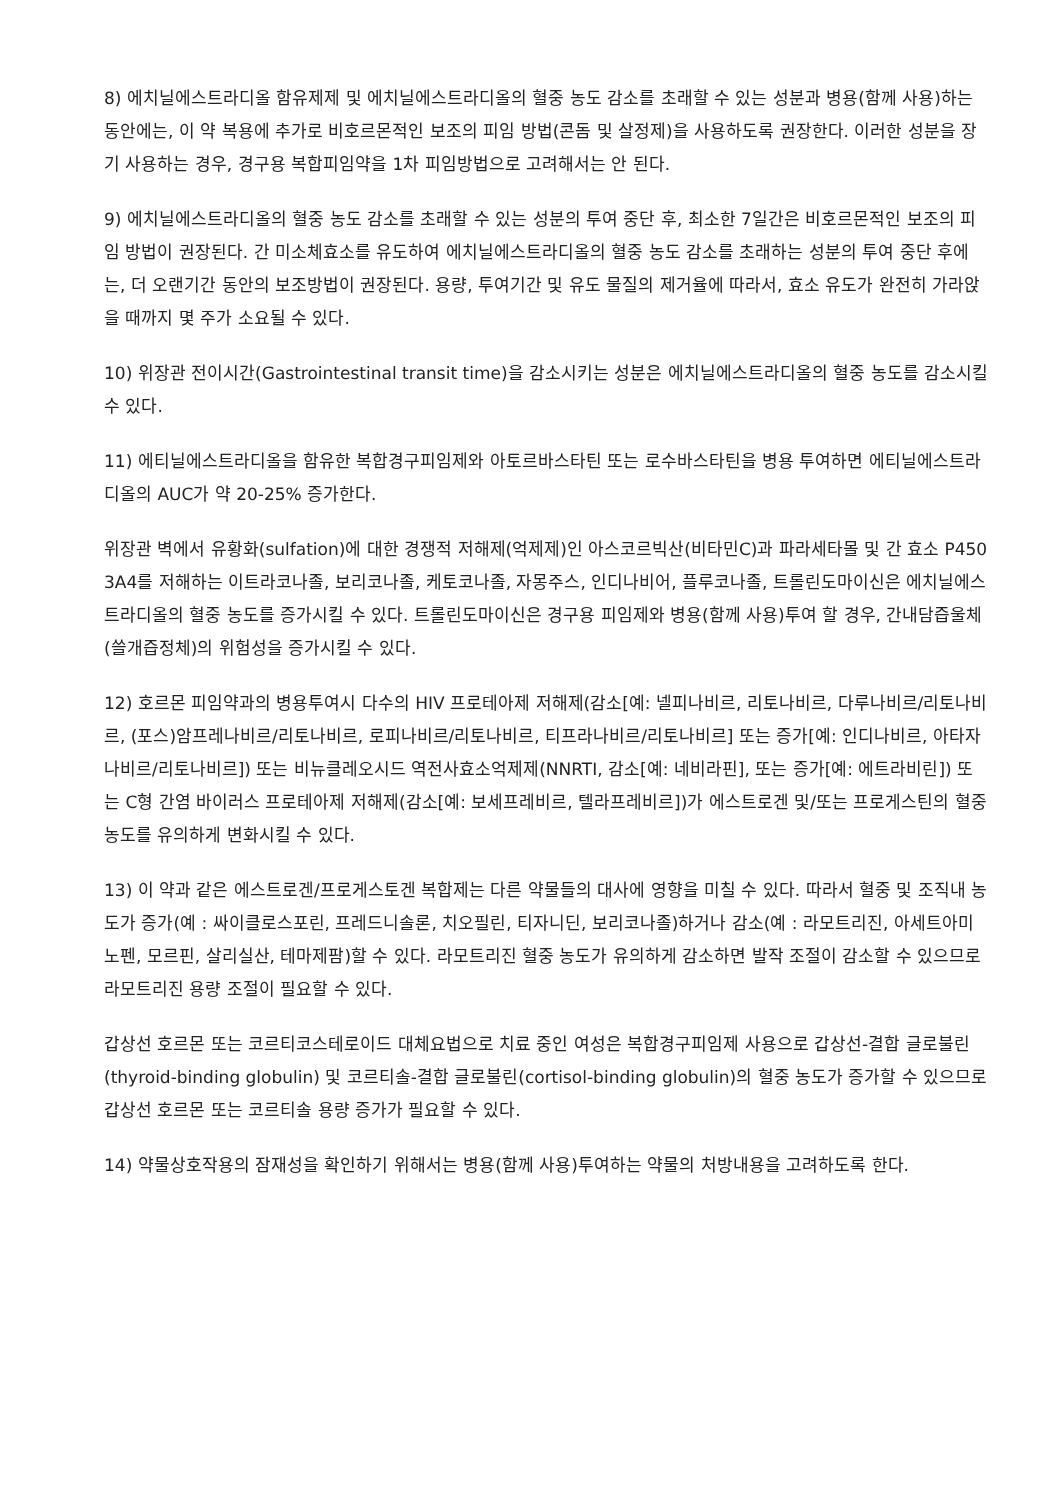8) 에치닐에스트라디올 함유제제 및 에치닐에스트라디올의 혈중 농도 감소를 초래할 수 있는 성분과 병용(함께 사용)하는 동안에는, 이 약 복용에 추가로 비호르몬적인 보조의 피임 방법(콘돔 및 살정제)을 사용하도록 권장한다. 이러한 성분을 장기 사용하는 경우, 경구용 복합피임약을 1차 피임방법으로 고려해서는 안 된다.
9) 에치닐에스트라디올의 혈중 농도 감소를 초래할 수 있는 성분의 투여 중단 후, 최소한 7일간은 비호르몬적인 보조의 피임 방법이 권장된다. 간 미소체효소를 유도하여 에치닐에스트라디올의 혈중 농도 감소를 초래하는 성분의 투여 중단 후에는, 더 오랜기간 동안의 보조방법이 권장된다. 용량, 투여기간 및 유도 물질의 제거율에 따라서, 효소 유도가 완전히 가라앉을 때까지 몇 주가 소요될 수 있다.
10) 위장관 전이시간(Gastrointestinal transit time)을 감소시키는 성분은 에치닐에스트라디올의 혈중 농도를 감소시킬 수 있다.
11) 에티닐에스트라디올을 함유한 복합경구피임제와 아토르바스타틴 또는 로수바스타틴을 병용 투여하면 에티닐에스트라디올의 AUC가 약 20-25% 증가한다.
위장관 벽에서 유황화(sulfation)에 대한 경쟁적 저해제(억제제)인 아스코르빅산(비타민C)과 파라세타몰 및 간 효소 P450 3A4를 저해하는 이트라코나졸, 보리코나졸, 케토코나졸, 자몽주스, 인디나비어, 플루코나졸, 트롤린도마이신은 에치닐에스트라디올의 혈중 농도를 증가시킬 수 있다. 트롤린도마이신은 경구용 피임제와 병용(함께 사용)투여 할 경우, 간내담즙울체(쓸개즙정체)의 위험성을 증가시킬 수 있다.
12) 호르몬 피임약과의 병용투여시 다수의 HIV 프로테아제 저해제(감소[예: 넬피나비르, 리토나비르, 다루나비르/리토나비르, (포스)암프레나비르/리토나비르, 로피나비르/리토나비르, 티프라나비르/리토나비르] 또는 증가[예: 인디나비르, 아타자나비르/리토나비르]) 또는 비뉴클레오시드 역전사효소억제제(NNRTI, 감소[예: 네비라핀], 또는 증가[예: 에트라비린]) 또는 C형 간염 바이러스 프로테아제 저해제(감소[예: 보세프레비르, 텔라프레비르])가 에스트로겐 및/또는 프로게스틴의 혈중 농도를 유의하게 변화시킬 수 있다.
13) 이 약과 같은 에스트로겐/프로게스토겐 복합제는 다른 약물들의 대사에 영향을 미칠 수 있다. 따라서 혈중 및 조직내 농도가 증가(예 : 싸이클로스포린, 프레드니솔론, 치오필린, 티자니딘, 보리코나졸)하거나 감소(예 : 라모트리진, 아세트아미노펜, 모르핀, 살리실산, 테마제팜)할 수 있다. 라모트리진 혈중 농도가 유의하게 감소하면 발작 조절이 감소할 수 있으므로 라모트리진 용량 조절이 필요할 수 있다.
갑상선 호르몬 또는 코르티코스테로이드 대체요법으로 치료 중인 여성은 복합경구피임제 사용으로 갑상선-결합 글로불린(thyroid-binding globulin) 및 코르티솔-결합 글로불린(cortisol-binding globulin)의 혈중 농도가 증가할 수 있으므로 갑상선 호르몬 또는 코르티솔 용량 증가가 필요할 수 있다.
14) 약물상호작용의 잠재성을 확인하기 위해서는 병용(함께 사용)투여하는 약물의 처방내용을 고려하도록 한다.